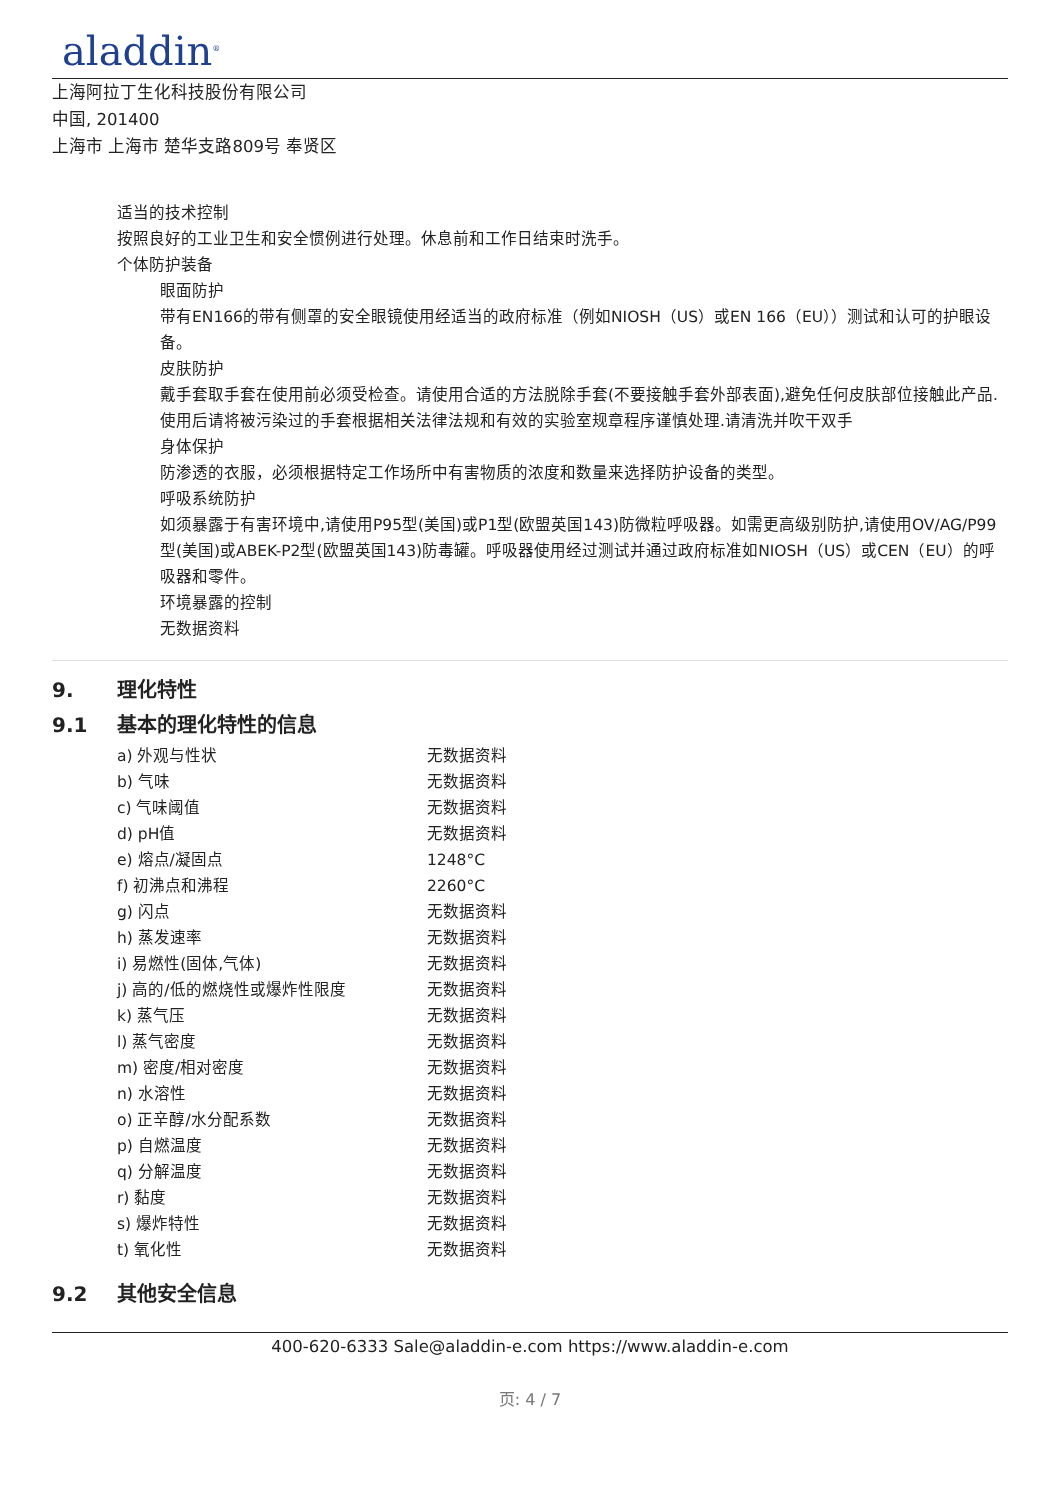aladdin<sup>®</sup>
上海阿拉丁生化科技股份有限公司
中国, 201400
上海市 上海市 楚华支路809号 奉贤区
适当的技术控制
按照良好的工业卫生和安全惯例进行处理。休息前和工作日结束时洗手。
个体防护装备
眼面防护
带有EN166的带有侧罩的安全眼镜使用经适当的政府标准（例如NIOSH（US）或EN 166（EU））测试和认可的护眼设备。
皮肤防护
戴手套取手套在使用前必须受检查。请使用合适的方法脱除手套(不要接触手套外部表面),避免任何皮肤部位接触此产品.使用后请将被污染过的手套根据相关法律法规和有效的实验室规章程序谨慎处理.请清洗并吹干双手
身体保护
防渗透的衣服，必须根据特定工作场所中有害物质的浓度和数量来选择防护设备的类型。
呼吸系统防护
如须暴露于有害环境中,请使用P95型(美国)或P1型(欧盟英国143)防微粒呼吸器。如需更高级别防护,请使用OV/AG/P99型(美国)或ABEK-P2型(欧盟英国143)防毒罐。呼吸器使用经过测试并通过政府标准如NIOSH（US）或CEN（EU）的呼吸器和零件。
环境暴露的控制
无数据资料
9. 理化特性
9.1 基本的理化特性的信息
| a) 外观与性状 | 无数据资料 |
| b) 气味 | 无数据资料 |
| c) 气味阈值 | 无数据资料 |
| d) pH值 | 无数据资料 |
| e) 熔点/凝固点 | 1248°C |
| f) 初沸点和沸程 | 2260°C |
| g) 闪点 | 无数据资料 |
| h) 蒸发速率 | 无数据资料 |
| i) 易燃性(固体,气体) | 无数据资料 |
| j) 高的/低的燃烧性或爆炸性限度 | 无数据资料 |
| k) 蒸气压 | 无数据资料 |
| l) 蒸气密度 | 无数据资料 |
| m) 密度/相对密度 | 无数据资料 |
| n) 水溶性 | 无数据资料 |
| o) 正辛醇/水分配系数 | 无数据资料 |
| p) 自燃温度 | 无数据资料 |
| q) 分解温度 | 无数据资料 |
| r) 黏度 | 无数据资料 |
| s) 爆炸特性 | 无数据资料 |
| t) 氧化性 | 无数据资料 |
9.2 其他安全信息
400-620-6333 Sale@aladdin-e.com https://www.aladdin-e.com
页: 4 / 7